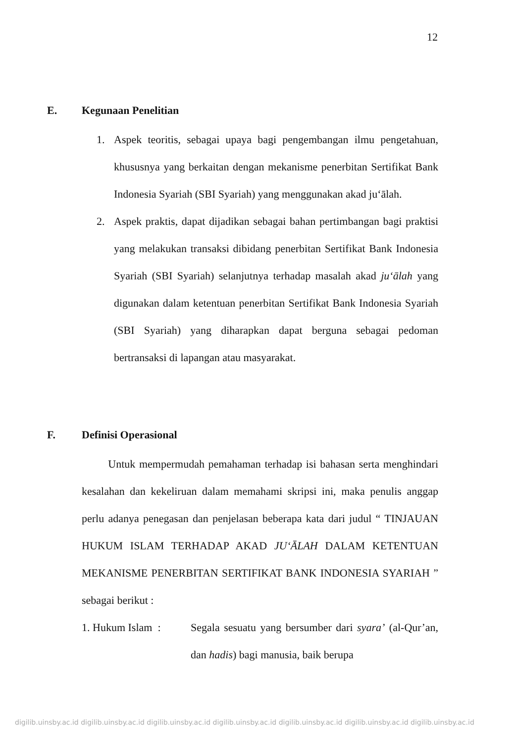12
E. Kegunaan Penelitian
1. Aspek teoritis, sebagai upaya bagi pengembangan ilmu pengetahuan, khususnya yang berkaitan dengan mekanisme penerbitan Sertifikat Bank Indonesia Syariah (SBI Syariah) yang menggunakan akad ju‘ālah.
2. Aspek praktis, dapat dijadikan sebagai bahan pertimbangan bagi praktisi yang melakukan transaksi dibidang penerbitan Sertifikat Bank Indonesia Syariah (SBI Syariah) selanjutnya terhadap masalah akad ju‘ālah yang digunakan dalam ketentuan penerbitan Sertifikat Bank Indonesia Syariah (SBI Syariah) yang diharapkan dapat berguna sebagai pedoman bertransaksi di lapangan atau masyarakat.
F. Definisi Operasional
Untuk mempermudah pemahaman terhadap isi bahasan serta menghindari kesalahan dan kekeliruan dalam memahami skripsi ini, maka penulis anggap perlu adanya penegasan dan penjelasan beberapa kata dari judul “ TINJAUAN HUKUM ISLAM TERHADAP AKAD JU‘ĀLAH DALAM KETENTUAN MEKANISME PENERBITAN SERTIFIKAT BANK INDONESIA SYARIAH ” sebagai berikut :
1. Hukum Islam :
Segala sesuatu yang bersumber dari syara’ (al-Qur’an, dan hadis) bagi manusia, baik berupa
digilib.uinsby.ac.id digilib.uinsby.ac.id digilib.uinsby.ac.id digilib.uinsby.ac.id digilib.uinsby.ac.id digilib.uinsby.ac.id digilib.uinsby.ac.id